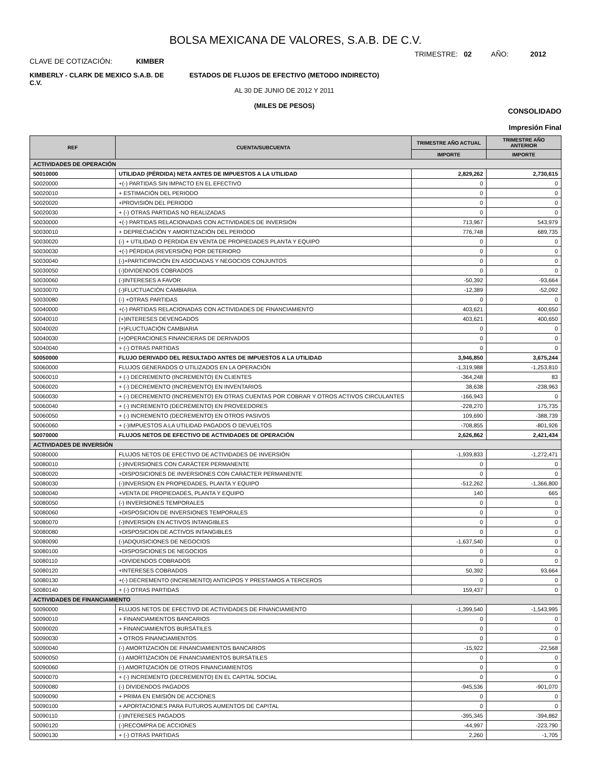BOLSA MEXICANA DE VALORES, S.A.B. DE C.V.
CLAVE DE COTIZACIÓN: KIMBER
TRIMESTRE: 02 AÑO: 2012
KIMBERLY - CLARK DE MEXICO S.A.B. DE C.V.
ESTADOS DE FLUJOS DE EFECTIVO (METODO INDIRECTO)
AL 30 DE JUNIO DE 2012 Y 2011
(MILES DE PESOS)
CONSOLIDADO
Impresión Final
| REF | CUENTA/SUBCUENTA | TRIMESTRE AÑO ACTUAL | TRIMESTRE AÑO ANTERIOR |
| --- | --- | --- | --- |
| | | IMPORTE | IMPORTE |
| ACTIVIDADES DE OPERACIÓN | | | |
| 50010000 | UTILIDAD (PÉRDIDA) NETA ANTES DE IMPUESTOS A LA UTILIDAD | 2,829,262 | 2,730,615 |
| 50020000 | +(-) PARTIDAS SIN IMPACTO EN EL EFECTIVO | 0 | 0 |
| 50020010 | + ESTIMACIÓN DEL PERIODO | 0 | 0 |
| 50020020 | +PROVISIÓN DEL PERIODO | 0 | 0 |
| 50020030 | + (-) OTRAS PARTIDAS NO REALIZADAS | 0 | 0 |
| 50030000 | +(-) PARTIDAS RELACIONADAS CON ACTIVIDADES DE INVERSIÓN | 713,967 | 543,979 |
| 50030010 | + DEPRECIACIÓN Y AMORTIZACIÓN DEL PERIODO | 776,748 | 689,735 |
| 50030020 | (-) + UTILIDAD O PERDIDA EN VENTA DE PROPIEDADES PLANTA Y EQUIPO | 0 | 0 |
| 50030030 | +(-) PÉRDIDA (REVERSIÓN) POR DETERIORO | 0 | 0 |
| 50030040 | (-)+PARTICIPACIÓN EN ASOCIADAS Y NEGOCIOS CONJUNTOS | 0 | 0 |
| 50030050 | (-)DIVIDENDOS COBRADOS | 0 | 0 |
| 50030060 | (-)INTERESES A FAVOR | -50,392 | -93,664 |
| 50030070 | (-)FLUCTUACIÓN CAMBIARIA | -12,389 | -52,092 |
| 50030080 | (-) +OTRAS PARTIDAS | 0 | 0 |
| 50040000 | +(-) PARTIDAS RELACIONADAS CON ACTIVIDADES DE FINANCIAMIENTO | 403,621 | 400,650 |
| 50040010 | (+)INTERESES DEVENGADOS | 403,621 | 400,650 |
| 50040020 | (+)FLUCTUACIÓN CAMBIARIA | 0 | 0 |
| 50040030 | (+)OPERACIONES FINANCIERAS DE DERIVADOS | 0 | 0 |
| 50040040 | + (-) OTRAS PARTIDAS | 0 | 0 |
| 50050000 | FLUJO DERIVADO DEL RESULTADO ANTES DE IMPUESTOS A LA UTILIDAD | 3,946,850 | 3,675,244 |
| 50060000 | FLUJOS GENERADOS O UTILIZADOS EN LA OPERACIÓN | -1,319,988 | -1,253,810 |
| 50060010 | + (-) DECREMENTO (INCREMENTO) EN CLIENTES | -364,248 | 83 |
| 50060020 | + (-) DECREMENTO (INCREMENTO) EN INVENTARIOS | 38,638 | -238,963 |
| 50060030 | + (-) DECREMENTO (INCREMENTO) EN OTRAS CUENTAS POR COBRAR Y OTROS ACTIVOS CIRCULANTES | -166,943 | 0 |
| 50060040 | + (-) INCREMENTO (DECREMENTO) EN PROVEEDORES | -228,270 | 175,735 |
| 50060050 | + (-) INCREMENTO (DECREMENTO) EN OTROS PASIVOS | 109,690 | -388,739 |
| 50060060 | + (-)IMPUESTOS A LA UTILIDAD PAGADOS O DEVUELTOS | -708,855 | -801,926 |
| 50070000 | FLUJOS NETOS DE EFECTIVO DE ACTIVIDADES DE OPERACIÓN | 2,626,862 | 2,421,434 |
| ACTIVIDADES DE INVERSIÓN | | | |
| 50080000 | FLUJOS NETOS DE EFECTIVO DE ACTIVIDADES DE INVERSIÓN | -1,939,833 | -1,272,471 |
| 50080010 | (-)INVERSIONES CON CARÁCTER PERMANENTE | 0 | 0 |
| 50080020 | +DISPOSICIONES DE INVERSIONES CON CARÁCTER PERMANENTE | 0 | 0 |
| 50080030 | (-)INVERSION EN PROPIEDADES, PLANTA Y EQUIPO | -512,262 | -1,366,800 |
| 50080040 | +VENTA DE PROPIEDADES, PLANTA Y EQUIPO | 140 | 665 |
| 50080050 | (-) INVERSIONES TEMPORALES | 0 | 0 |
| 50080060 | +DISPOSICION DE INVERSIONES TEMPORALES | 0 | 0 |
| 50080070 | (-)INVERSION EN ACTIVOS INTANGIBLES | 0 | 0 |
| 50080080 | +DISPOSICION DE ACTIVOS INTANGIBLES | 0 | 0 |
| 50080090 | (-)ADQUISICIONES DE NEGOCIOS | -1,637,540 | 0 |
| 50080100 | +DISPOSICIONES DE NEGOCIOS | 0 | 0 |
| 50080110 | +DIVIDENDOS COBRADOS | 0 | 0 |
| 50080120 | +INTERESES COBRADOS | 50,392 | 93,664 |
| 50080130 | +(-) DECREMENTO (INCREMENTO) ANTICIPOS Y PRESTAMOS A TERCEROS | 0 | 0 |
| 50080140 | + (-) OTRAS PARTIDAS | 159,437 | 0 |
| ACTIVIDADES DE FINANCIAMIENTO | | | |
| 50090000 | FLUJOS NETOS DE EFECTIVO DE ACTIVIDADES DE FINANCIAMIENTO | -1,399,540 | -1,543,995 |
| 50090010 | + FINANCIAMIENTOS BANCARIOS | 0 | 0 |
| 50090020 | + FINANCIAMIENTOS BURSÁTILES | 0 | 0 |
| 50090030 | + OTROS FINANCIAMIENTOS | 0 | 0 |
| 50090040 | (-) AMORTIZACIÓN DE FINANCIAMIENTOS BANCARIOS | -15,922 | -22,568 |
| 50090050 | (-) AMORTIZACIÓN DE FINANCIAMIENTOS BURSÁTILES | 0 | 0 |
| 50090060 | (-) AMORTIZACIÓN DE OTROS FINANCIAMIENTOS | 0 | 0 |
| 50090070 | + (-) INCREMENTO (DECREMENTO) EN EL CAPITAL SOCIAL | 0 | 0 |
| 50090080 | (-) DIVIDENDOS PAGADOS | -945,536 | -901,070 |
| 50090090 | + PRIMA EN EMISIÓN DE ACCIONES | 0 | 0 |
| 50090100 | + APORTACIONES PARA FUTUROS AUMENTOS DE CAPITAL | 0 | 0 |
| 50090110 | (-)INTERESES PAGADOS | -395,345 | -394,862 |
| 50090120 | (-)RECOMPRA DE ACCIONES | -44,997 | -223,790 |
| 50090130 | + (-) OTRAS PARTIDAS | 2,260 | -1,705 |